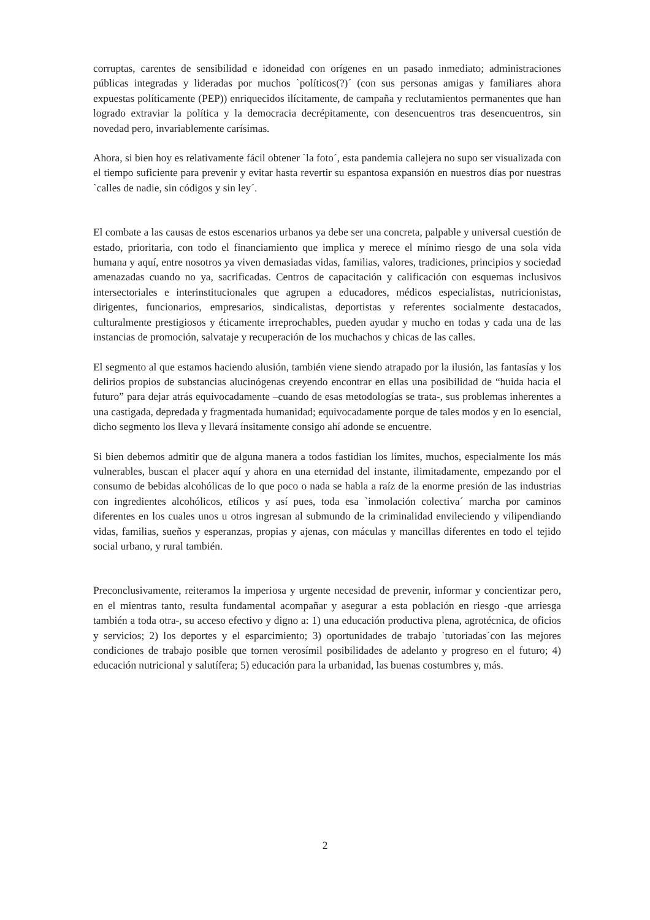corruptas, carentes de sensibilidad e idoneidad con orígenes en un pasado inmediato; administraciones públicas integradas y lideradas por muchos `políticos(?)´ (con sus personas amigas y familiares ahora expuestas políticamente (PEP)) enriquecidos ilícitamente, de campaña y reclutamientos permanentes que han logrado extraviar la política y la democracia decrépitamente, con desencuentros tras desencuentros, sin novedad pero, invariablemente carísimas.
Ahora, si bien hoy es relativamente fácil obtener `la foto´, esta pandemia callejera no supo ser visualizada con el tiempo suficiente para prevenir y evitar hasta revertir su espantosa expansión en nuestros días por nuestras `calles de nadie, sin códigos y sin ley´.
El combate a las causas de estos escenarios urbanos ya debe ser una concreta, palpable y universal cuestión de estado, prioritaria, con todo el financiamiento que implica y merece el mínimo riesgo de una sola vida humana y aquí, entre nosotros ya viven demasiadas vidas, familias, valores, tradiciones, principios y sociedad amenazadas cuando no ya, sacrificadas. Centros de capacitación y calificación con esquemas inclusivos intersectoriales e interinstitucionales que agrupen a educadores, médicos especialistas, nutricionistas, dirigentes, funcionarios, empresarios, sindicalistas, deportistas y referentes socialmente destacados, culturalmente prestigiosos y éticamente irreprochables, pueden ayudar y mucho en todas y cada una de las instancias de promoción, salvataje y recuperación de los muchachos y chicas de las calles.
El segmento al que estamos haciendo alusión, también viene siendo atrapado por la ilusión, las fantasías y los delirios propios de substancias alucinógenas creyendo encontrar en ellas una posibilidad de “huida hacia el futuro” para dejar atrás equivocadamente –cuando de esas metodologías se trata-, sus problemas inherentes a una castigada, depredada y fragmentada humanidad; equivocadamente porque de tales modos y en lo esencial, dicho segmento los lleva y llevará ínsitamente consigo ahí adonde se encuentre.
Si bien debemos admitir que de alguna manera a todos fastidian los límites, muchos, especialmente los más vulnerables, buscan el placer aquí y ahora en una eternidad del instante, ilimitadamente, empezando por el consumo de bebidas alcohólicas de lo que poco o nada se habla a raíz de la enorme presión de las industrias con ingredientes alcohólicos, etílicos y así pues, toda esa `inmolación colectiva´ marcha por caminos diferentes en los cuales unos u otros ingresan al submundo de la criminalidad envileciendo y vilipendiando vidas, familias, sueños y esperanzas, propias y ajenas, con máculas y mancillas diferentes en todo el tejido social urbano, y rural también.
Preconclusivamente, reiteramos la imperiosa y urgente necesidad de prevenir, informar y concientizar pero, en el mientras tanto, resulta fundamental acompañar y asegurar a esta población en riesgo -que arriesga también a toda otra-, su acceso efectivo y digno a: 1) una educación productiva plena, agrotécnica, de oficios y servicios; 2) los deportes y el esparcimiento; 3) oportunidades de trabajo `tutoriadas´con las mejores condiciones de trabajo posible que tornen verosímil posibilidades de adelanto y progreso en el futuro; 4) educación nutricional y salutífera; 5) educación para la urbanidad, las buenas costumbres y, más.
2